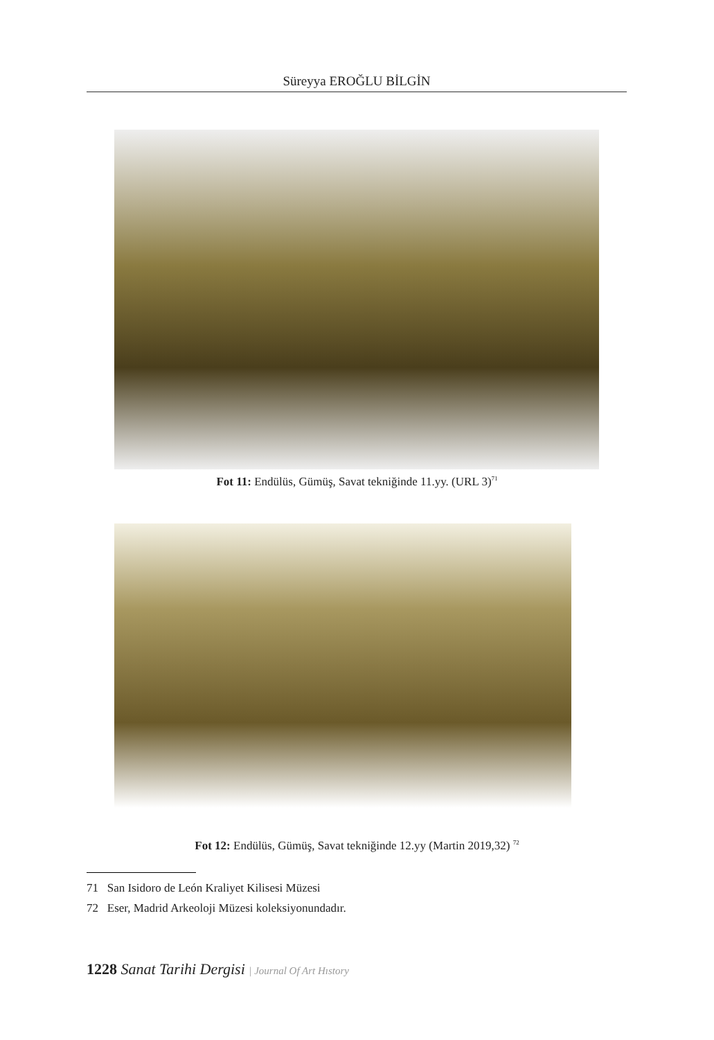Süreyya EROĞLU BİLGİN
Fot 11: Endülüs, Gümüş, Savat tekniğinde 11.yy. (URL 3)<sup>71</sup>
Fot 12: Endülüs, Gümüş, Savat tekniğinde 12.yy (Martin 2019,32) <sup>72</sup>
71 San Isidoro de León Kraliyet Kilisesi Müzesi
72 Eser, Madrid Arkeoloji Müzesi koleksiyonundadır.
1228 Sanat Tarihi Dergisi | Journal Of Art Hıstory